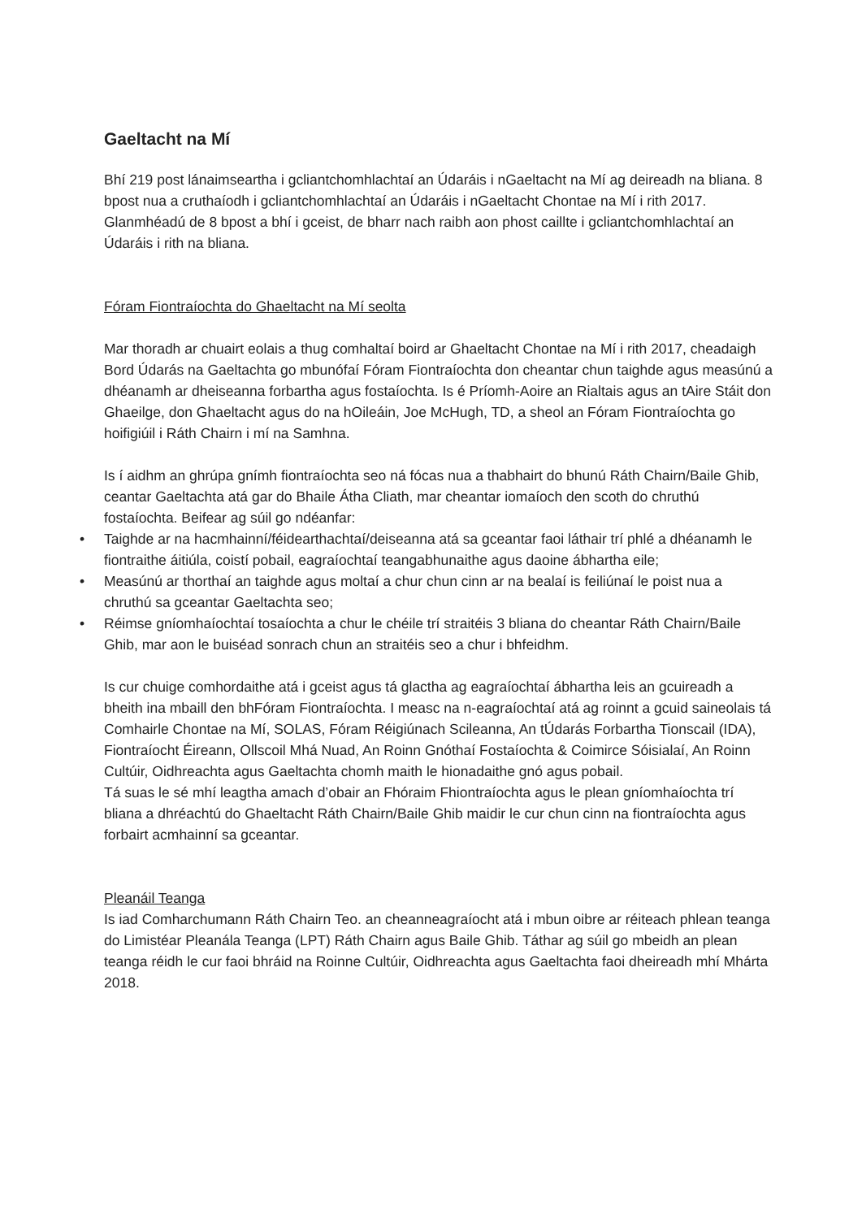Gaeltacht na Mí
Bhí 219 post lánaimseartha i gcliantchomhlachtaí an Údaráis i nGaeltacht na Mí ag deireadh na bliana. 8 bpost nua a cruthaíodh i gcliantchomhlachtaí an Údaráis i nGaeltacht Chontae na Mí i rith 2017. Glanmhéadú de 8 bpost a bhí i gceist, de bharr nach raibh aon phost caillte i gcliantchomhlachtaí an Údaráis i rith na bliana.
Fóram Fiontraíochta do Ghaeltacht na Mí seolta
Mar thoradh ar chuairt eolais a thug comhaltaí boird ar Ghaeltacht Chontae na Mí i rith 2017, cheadaigh Bord Údarás na Gaeltachta go mbunófaí Fóram Fiontraíochta don cheantar chun taighde agus measúnú a dhéanamh ar dheiseanna forbartha agus fostaíochta. Is é Príomh-Aoire an Rialtais agus an tAire Stáit don Ghaeilge, don Ghaeltacht agus do na hOileáin, Joe McHugh, TD, a sheol an Fóram Fiontraíochta go hoifigiúil i Ráth Chairn i mí na Samhna.
Is í aidhm an ghrúpa gnímh fiontraíochta seo ná fócas nua a thabhairt do bhunú Ráth Chairn/Baile Ghib, ceantar Gaeltachta atá gar do Bhaile Átha Cliath, mar cheantar iomaíoch den scoth do chruthú fostaíochta. Beifear ag súil go ndéanfar:
• Taighde ar na hacmhainní/féidearthachtaí/deiseanna atá sa gceantar faoi láthair trí phlé a dhéanamh le fiontraithe áitiúla, coistí pobail, eagraíochtaí teangabhunaithe agus daoine ábhartha eile;
• Measúnú ar thorthaí an taighde agus moltaí a chur chun cinn ar na bealaí is feiliúnaí le poist nua a chruthú sa gceantar Gaeltachta seo;
• Réimse gníomhaíochtaí tosaíochta a chur le chéile trí straitéis 3 bliana do cheantar Ráth Chairn/Baile Ghib, mar aon le buiséad sonrach chun an straitéis seo a chur i bhfeidhm.
Is cur chuige comhordaithe atá i gceist agus tá glactha ag eagraíochtaí ábhartha leis an gcuireadh a bheith ina mbaill den bhFóram Fiontraíochta. I measc na n-eagraíochtaí atá ag roinnt a gcuid saineolais tá Comhairle Chontae na Mí, SOLAS, Fóram Réigiúnach Scileanna, An tÚdarás Forbartha Tionscail (IDA), Fiontraíocht Éireann, Ollscoil Mhá Nuad, An Roinn Gnóthaí Fostaíochta & Coimirce Sóisialaí, An Roinn Cultúir, Oidhreachta agus Gaeltachta chomh maith le hionadaithe gnó agus pobail.
Tá suas le sé mhí leagtha amach d’obair an Fhóraim Fhiontraíochta agus le plean gníomhaíochta trí bliana a dhréachtú do Ghaeltacht Ráth Chairn/Baile Ghib maidir le cur chun cinn na fiontraíochta agus forbairt acmhainní sa gceantar.
Pleanáil Teanga
Is iad Comharchumann Ráth Chairn Teo. an cheanneagraíocht atá i mbun oibre ar réiteach phlean teanga do Limistéar Pleanála Teanga (LPT) Ráth Chairn agus Baile Ghib. Táthar ag súil go mbeidh an plean teanga réidh le cur faoi bhráid na Roinne Cultúir, Oidhreachta agus Gaeltachta faoi dheireadh mhí Mhárta 2018.